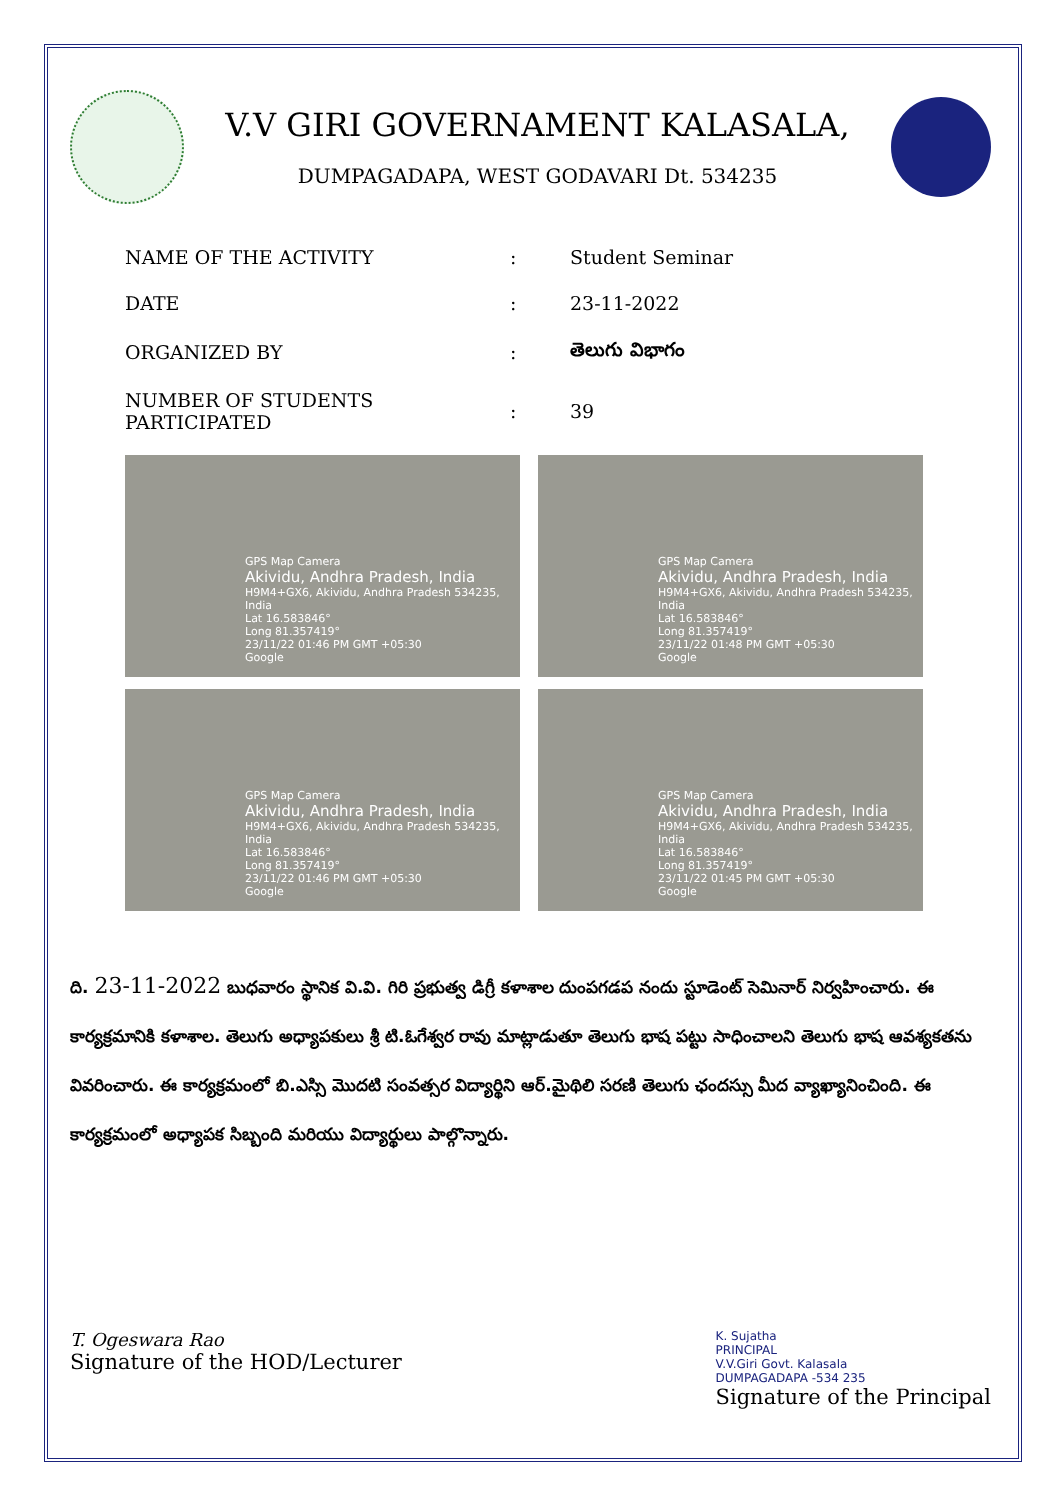V.V GIRI GOVERNAMENT KALASALA,
DUMPAGADAPA, WEST GODAVARI Dt. 534235
| NAME OF THE ACTIVITY | : | Student Seminar |
| DATE | : | 23-11-2022 |
| ORGANIZED BY | : | తెలుగు విభాగం |
| NUMBER OF STUDENTS PARTICIPATED | : | 39 |
GPS Map Camera
Akividu, Andhra Pradesh, India
H9M4+GX6, Akividu, Andhra Pradesh 534235, India
Lat 16.583846°
Long 81.357419°
23/11/22 01:46 PM GMT +05:30
Google
GPS Map Camera
Akividu, Andhra Pradesh, India
H9M4+GX6, Akividu, Andhra Pradesh 534235, India
Lat 16.583846°
Long 81.357419°
23/11/22 01:48 PM GMT +05:30
Google
GPS Map Camera
Akividu, Andhra Pradesh, India
H9M4+GX6, Akividu, Andhra Pradesh 534235, India
Lat 16.583846°
Long 81.357419°
23/11/22 01:46 PM GMT +05:30
Google
GPS Map Camera
Akividu, Andhra Pradesh, India
H9M4+GX6, Akividu, Andhra Pradesh 534235, India
Lat 16.583846°
Long 81.357419°
23/11/22 01:45 PM GMT +05:30
Google
ది. 23-11-2022 బుధవారం స్థానిక వి.వి. గిరి ప్రభుత్వ డిగ్రీ కళాశాల దుంపగడప నందు స్టూడెంట్ సెమినార్ నిర్వహించారు. ఈ కార్యక్రమానికి కళాశాల. తెలుగు అధ్యాపకులు శ్రీ టి.ఓగేశ్వర రావు మాట్లాడుతూ తెలుగు భాష పట్టు సాధించాలని తెలుగు భాష ఆవశ్యకతను వివరించారు. ఈ కార్యక్రమంలో బి.ఎస్సి మొదటి సంవత్సర విద్యార్థిని ఆర్.మైథిలి సరణి తెలుగు ఛందస్సు మీద వ్యాఖ్యానించింది. ఈ కార్యక్రమంలో అధ్యాపక సిబ్బంది మరియు విద్యార్థులు పాల్గొన్నారు.
T. Ogeswara Rao
Signature of the HOD/Lecturer
K. Sujatha
PRINCIPAL
V.V.Giri Govt. Kalasala
DUMPAGADAPA -534 235
Signature of the Principal